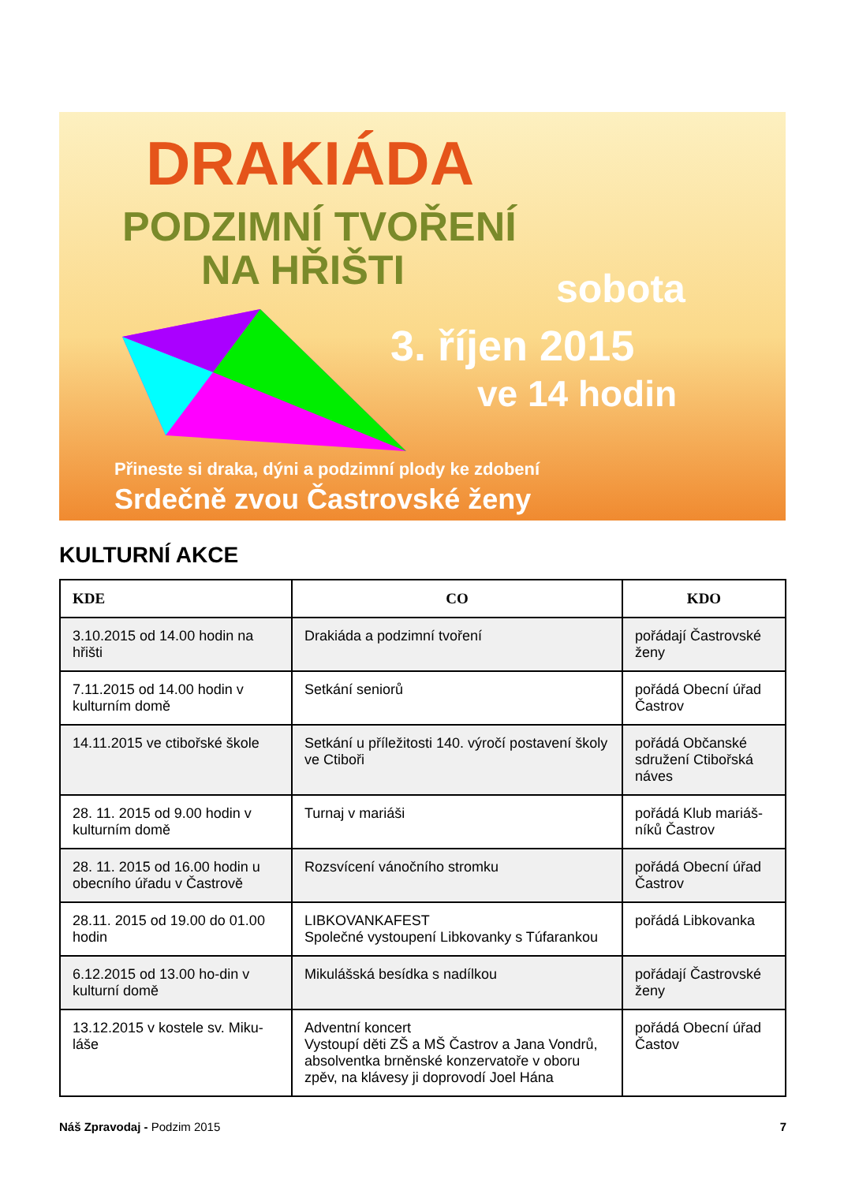DRAKIÁDA
PODZIMNÍ TVOŘENÍ
NA HŘIŠTI sobota
3. říjen 2015
ve 14 hodin
Přineste si draka, dýni a podzimní plody ke zdobení
Srdečně zvou Častrovské ženy
KULTURNÍ AKCE
| KDE | CO | KDO |
| --- | --- | --- |
| 3.10.2015 od 14.00 hodin na hřišti | Drakiáda a podzimní tvoření | pořádají Častrovské ženy |
| 7.11.2015 od 14.00 hodin v kulturním domě | Setkání seniorů | pořádá Obecní úřad Častrov |
| 14.11.2015 ve ctibořské škole | Setkání u příležitosti 140. výročí postavení školy ve Ctiboři | pořádá Občanské sdružení Ctibořská náves |
| 28. 11. 2015 od 9.00 hodin v kulturním domě | Turnaj v mariáši | pořádá Klub mariáš-níků Častrov |
| 28. 11. 2015 od 16.00 hodin u obecního úřadu v Častrově | Rozsvícení vánočního stromku | pořádá Obecní úřad Častrov |
| 28.11. 2015 od 19.00 do 01.00 hodin | LIBKOVANKAFEST Společné vystoupení Libkovanky s Túfarankou | pořádá Libkovanka |
| 6.12.2015 od 13.00 ho-din v kulturní domě | Mikulášská besídka s nadílkou | pořádají Častrovské ženy |
| 13.12.2015 v kostele sv. Miku-láše | Adventní koncert Vystoupí děti ZŠ a MŠ Častrov a Jana Vondrů, absolventka brněnské konzervatoře v oboru zpěv, na klávesy ji doprovodí Joel Hána | pořádá Obecní úřad Častov |
Náš Zpravodaj - Podzim 2015 7